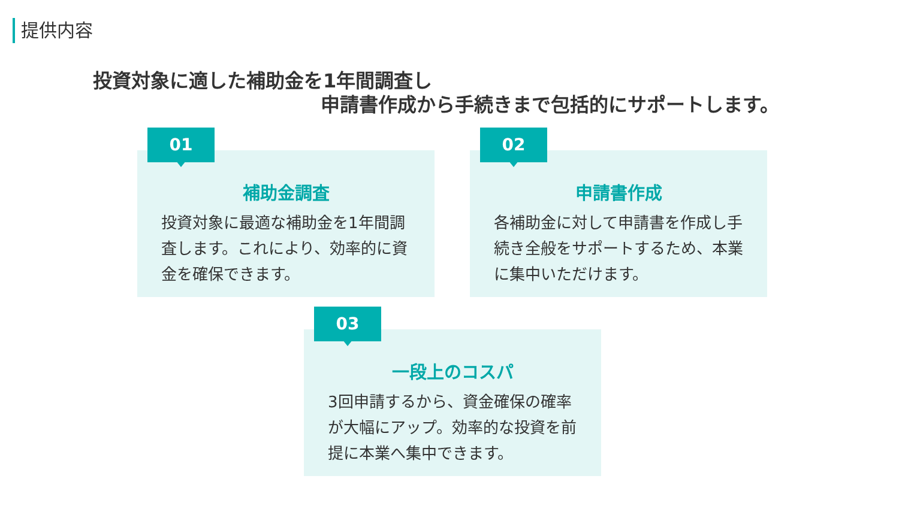提供内容
投資対象に適した補助金を1年間調査し
申請書作成から手続きまで包括的にサポートします。
01
補助金調査
投資対象に最適な補助金を1年間調査します。これにより、効率的に資金を確保できます。
02
申請書作成
各補助金に対して申請書を作成し手続き全般をサポートするため、本業に集中いただけます。
03
一段上のコスパ
3回申請するから、資金確保の確率が大幅にアップ。効率的な投資を前提に本業へ集中できます。